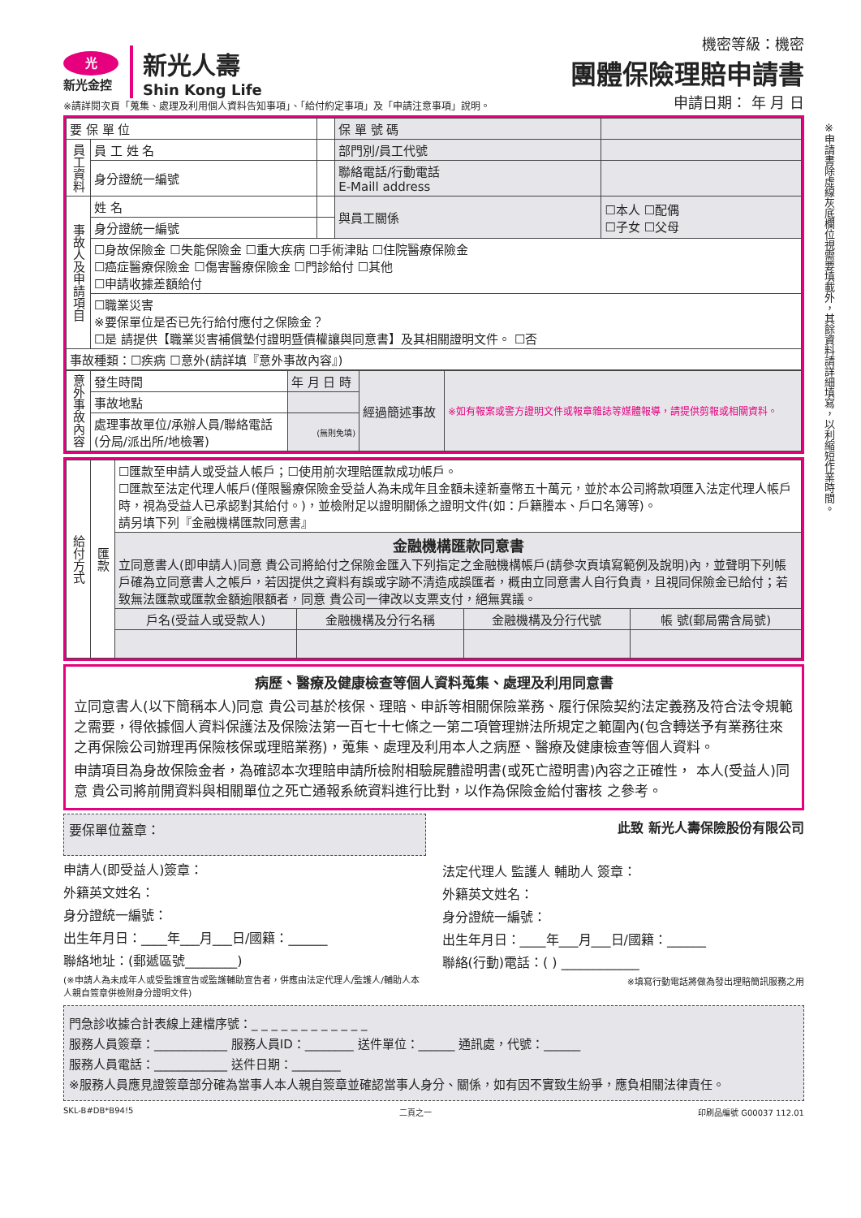光
新光金控
新光人壽
Shin Kong Life
※請詳閱次頁「蒐集、處理及利用個人資料告知事項」、「給付約定事項」及「申請注意事項」說明。
機密等級：機密
團體保險理賠申請書
申請日期： 年 月 日
※申請書除虛線灰底欄位視需要填載外，其餘資料請詳細填寫，以利縮短作業時間。
| 要 保 單 位 | | | 保 單 號 碼 | |
| 員工資料 | 員 工 姓 名 | | 部門別/員工代號 | |
| | 身分證統一編號 | | 聯絡電話/行動電話 E-Maill address | |
| 事故人及申請項目 | 姓 名 | | 與員工關係 | ☐本人 ☐配偶 ☐子女 ☐父母 |
| | 身分證統一編號 | | | |
| | ☐身故保險金 ☐失能保險金 ☐重大疾病 ☐手術津貼 ☐住院醫療保險金 ☐癌症醫療保險金 ☐傷害醫療保險金 ☐門診給付 ☐其他 ☐申請收據差額給付 | | | |
| | ☐職業災害 ※要保單位是否已先行給付應付之保險金？ ☐是 請提供【職業災害補償墊付證明暨債權讓與同意書】及其相關證明文件。 ☐否 | | | |
| 事故種類：☐疾病 ☐意外(請詳填『意外事故內容』) | | | | |
| 意外事故內容 | 發生時間 | 年 月 日 時 | 經過簡述事故 | ※如有報案或警方證明文件或報章雜誌等媒體報導，請提供剪報或相關資料。 |
| | 事故地點 | | | |
| | 處理事故單位/承辦人員/聯絡電話 (分局/派出所/地檢署) | (無則免填) | | |
| 給付方式 | 匯款 | ☐匯款至申請人或受益人帳戶；☐使用前次理賠匯款成功帳戶。 ☐匯款至法定代理人帳戶(僅限醫療保險金受益人為未成年且金額未達新臺幣五十萬元，並於本公司將款項匯入法定代理人帳戶時，視為受益人已承認對其給付。)，並檢附足以證明關係之證明文件(如：戶籍謄本、戶口名簿等)。 請另填下列『金融機構匯款同意書』 | | | |
| | | 金融機構匯款同意書 立同意書人(即申請人)同意 貴公司將給付之保險金匯入下列指定之金融機構帳戶(請參次頁填寫範例及說明)內，並聲明下列帳戶確為立同意書人之帳戶，若因提供之資料有誤或字跡不清造成誤匯者，概由立同意書人自行負責，且視同保險金已給付；若致無法匯款或匯款金額逾限額者，同意 貴公司一律改以支票支付，絕無異議。 | | | |
| | | 戶名(受益人或受款人) | 金融機構及分行名稱 | 金融機構及分行代號 | 帳 號(郵局需含局號) |
病歷、醫療及健康檢查等個人資料蒐集、處理及利用同意書
立同意書人(以下簡稱本人)同意 貴公司基於核保、理賠、申訴等相關保險業務、履行保險契約法定義務及符合法令規範之需要，得依據個人資料保護法及保險法第一百七十七條之一第二項管理辦法所規定之範圍內(包含轉送予有業務往來之再保險公司辦理再保險核保或理賠業務)，蒐集、處理及利用本人之病歷、醫療及健康檢查等個人資料。
申請項目為身故保險金者，為確認本次理賠申請所檢附相驗屍體證明書(或死亡證明書)內容之正確性， 本人(受益人)同意 貴公司將前開資料與相關單位之死亡通報系統資料進行比對，以作為保險金給付審核 之參考。
要保單位蓋章：
申請人(即受益人)簽章：
外籍英文姓名：
身分證統一編號：
出生年月日：____年___月___日/國籍：______
聯絡地址：(郵遞區號________)
(※申請人為未成年人或受監護宣告或監護輔助宣告者，併應由法定代理人/監護人/輔助人本人親自簽章併檢附身分證明文件)
此致 新光人壽保險股份有限公司
法定代理人 監護人 輔助人 簽章：
外籍英文姓名：
身分證統一編號：
出生年月日：____年___月___日/國籍：______
聯絡(行動)電話：( ) ____________
※填寫行動電話將做為發出理賠簡訊服務之用
門急診收據合計表線上建檔序號：_ _ _ _ _ _ _ _ _ _ _ _
服務人員簽章：____________ 服務人員ID：________ 送件單位：______ 通訊處，代號：______
服務人員電話：____________ 送件日期：________
※服務人員應見證簽章部分確為當事人本人親自簽章並確認當事人身分、關係，如有因不實致生紛爭，應負相關法律責任。
SKL-B#DB*B94!5 二頁之一 印刷品編號 G00037 112.01